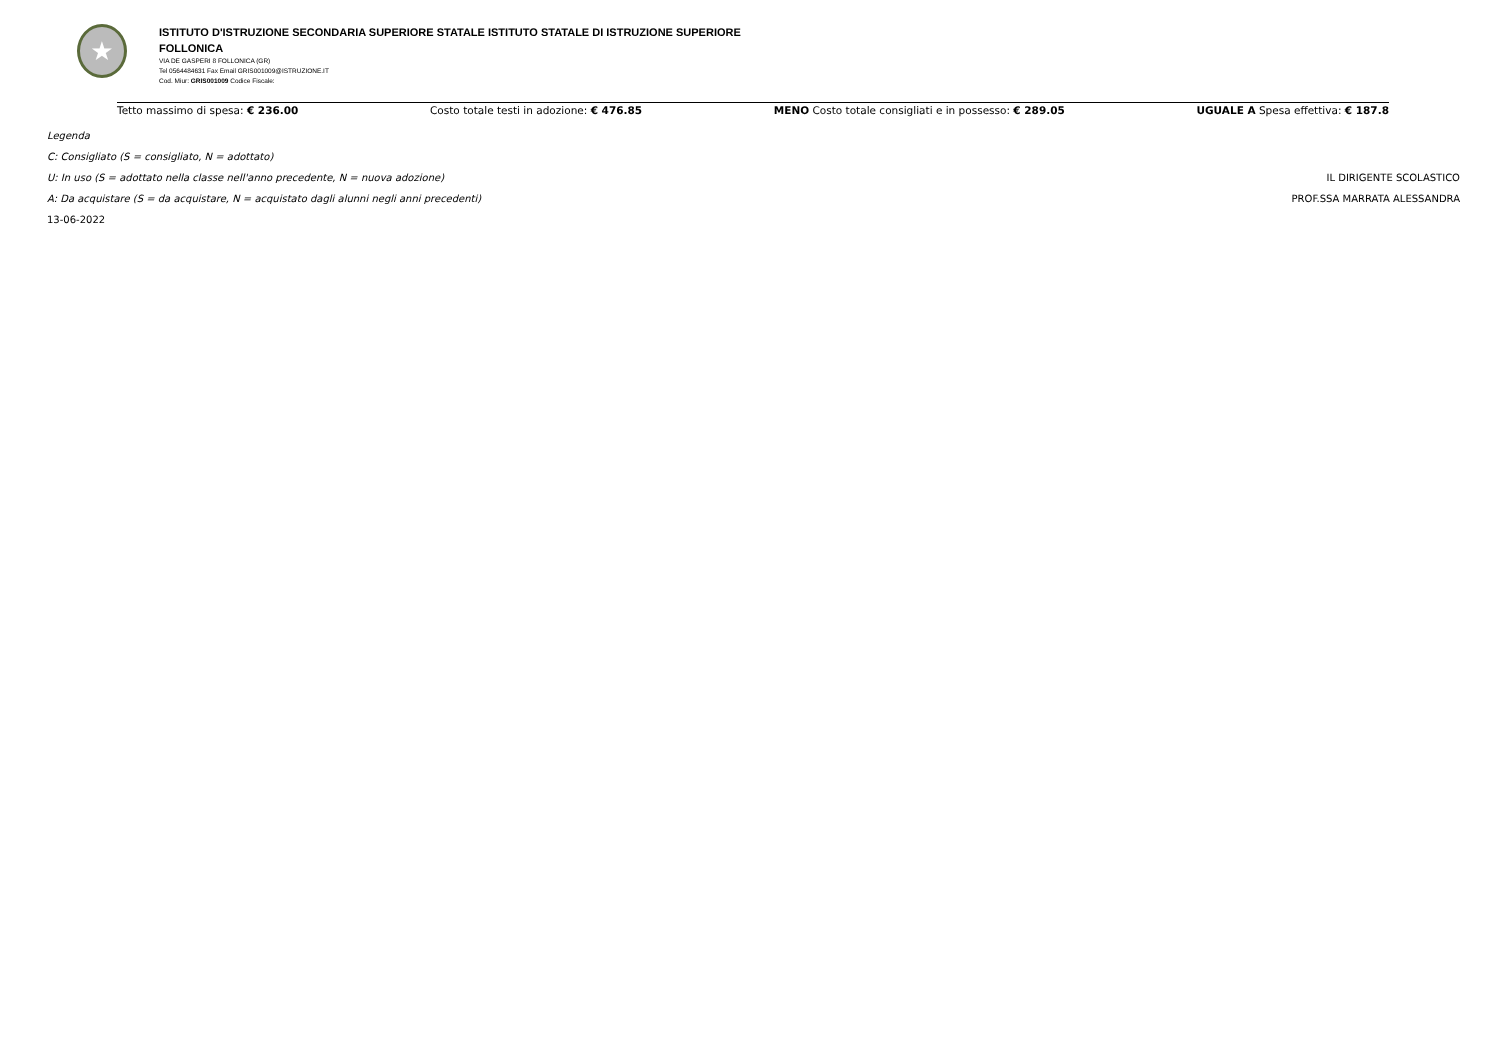★
ISTITUTO D'ISTRUZIONE SECONDARIA SUPERIORE STATALE ISTITUTO STATALE DI ISTRUZIONE SUPERIORE
FOLLONICA
VIA DE GASPERI 8 FOLLONICA (GR)
Tel 0564484631 Fax Email GRIS001009@ISTRUZIONE.IT
Cod. Miur: GRIS001009 Codice Fiscale:
Tetto massimo di spesa: € 236.00 Costo totale testi in adozione: € 476.85 MENO Costo totale consigliati e in possesso: € 289.05 UGUALE A Spesa effettiva: € 187.8
Legenda
C: Consigliato (S = consigliato, N = adottato)
U: In uso (S = adottato nella classe nell'anno precedente, N = nuova adozione) IL DIRIGENTE SCOLASTICO
A: Da acquistare (S = da acquistare, N = acquistato dagli alunni negli anni precedenti) PROF.SSA MARRATA ALESSANDRA
13-06-2022